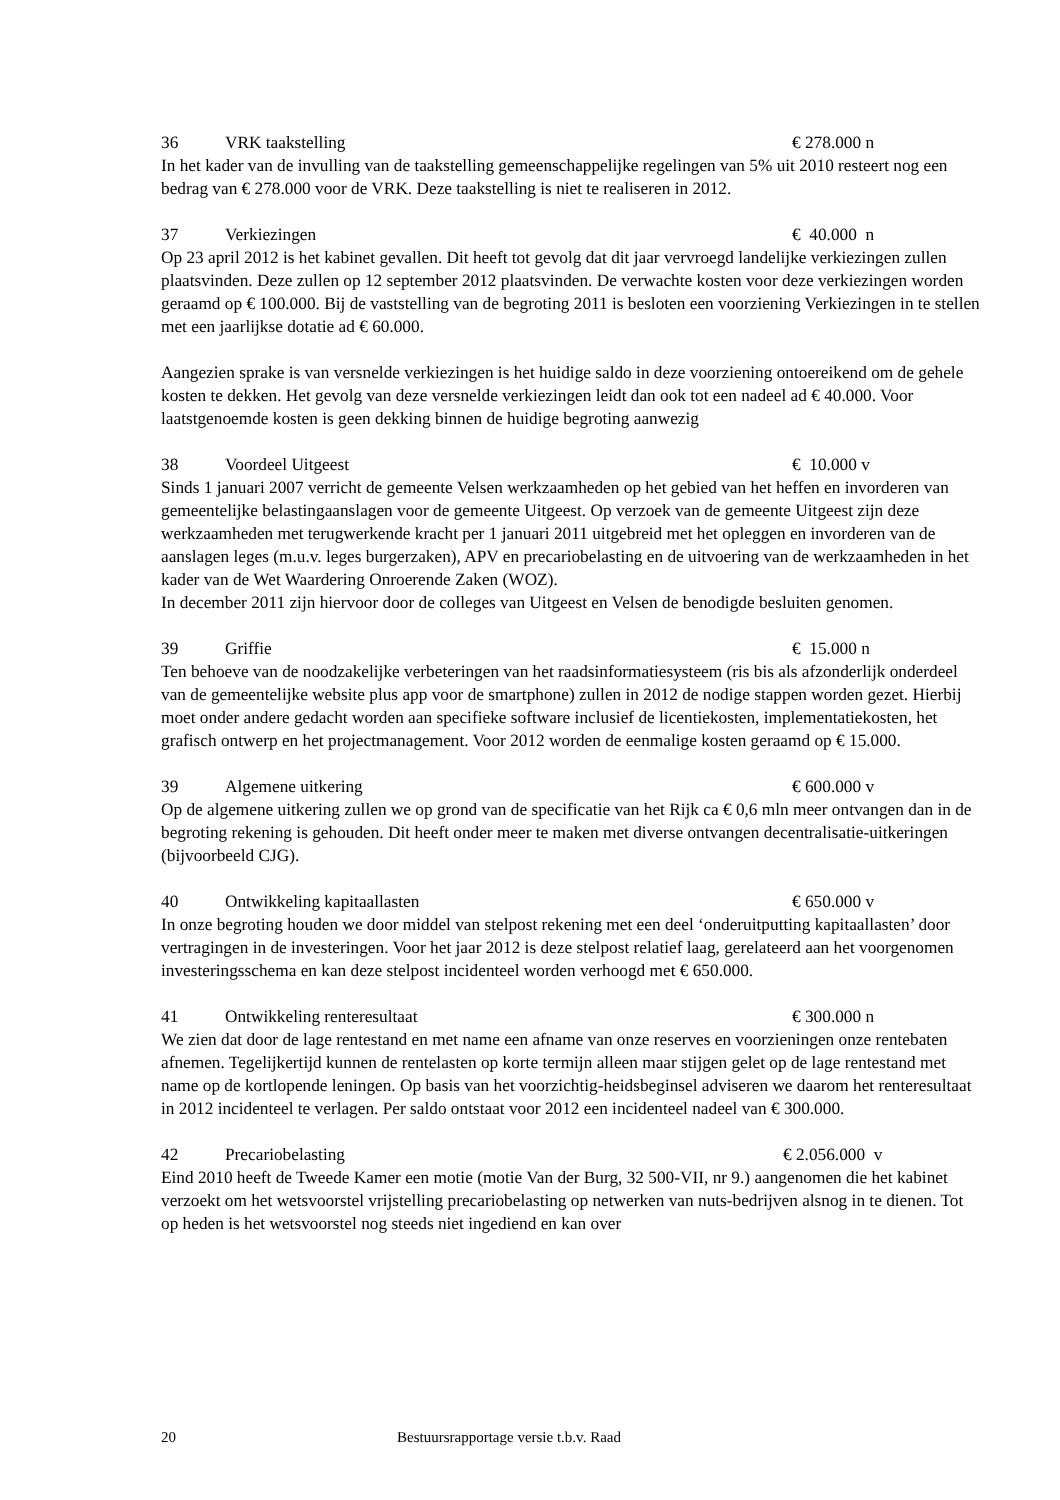36 VRK taakstelling € 278.000 n
In het kader van de invulling van de taakstelling gemeenschappelijke regelingen van 5% uit 2010 resteert nog een bedrag van € 278.000 voor de VRK. Deze taakstelling is niet te realiseren in 2012.
37 Verkiezingen € 40.000 n
Op 23 april 2012 is het kabinet gevallen. Dit heeft tot gevolg dat dit jaar vervroegd landelijke verkiezingen zullen plaatsvinden. Deze zullen op 12 september 2012 plaatsvinden. De verwachte kosten voor deze verkiezingen worden geraamd op € 100.000. Bij de vaststelling van de begroting 2011 is besloten een voorziening Verkiezingen in te stellen met een jaarlijkse dotatie ad € 60.000.
Aangezien sprake is van versnelde verkiezingen is het huidige saldo in deze voorziening ontoereikend om de gehele kosten te dekken. Het gevolg van deze versnelde verkiezingen leidt dan ook tot een nadeel ad € 40.000. Voor laatstgenoemde kosten is geen dekking binnen de huidige begroting aanwezig
38 Voordeel Uitgeest € 10.000 v
Sinds 1 januari 2007 verricht de gemeente Velsen werkzaamheden op het gebied van het heffen en invorderen van gemeentelijke belastingaanslagen voor de gemeente Uitgeest. Op verzoek van de gemeente Uitgeest zijn deze werkzaamheden met terugwerkende kracht per 1 januari 2011 uitgebreid met het opleggen en invorderen van de aanslagen leges (m.u.v. leges burgerzaken), APV en precariobelasting en de uitvoering van de werkzaamheden in het kader van de Wet Waardering Onroerende Zaken (WOZ).
In december 2011 zijn hiervoor door de colleges van Uitgeest en Velsen de benodigde besluiten genomen.
39 Griffie € 15.000 n
Ten behoeve van de noodzakelijke verbeteringen van het raadsinformatiesysteem (ris bis als afzonderlijk onderdeel van de gemeentelijke website plus app voor de smartphone) zullen in 2012 de nodige stappen worden gezet. Hierbij moet onder andere gedacht worden aan specifieke software inclusief de licentiekosten, implementatiekosten, het grafisch ontwerp en het projectmanagement. Voor 2012 worden de eenmalige kosten geraamd op € 15.000.
39 Algemene uitkering € 600.000 v
Op de algemene uitkering zullen we op grond van de specificatie van het Rijk ca € 0,6 mln meer ontvangen dan in de begroting rekening is gehouden. Dit heeft onder meer te maken met diverse ontvangen decentralisatie-uitkeringen (bijvoorbeeld CJG).
40 Ontwikkeling kapitaallasten € 650.000 v
In onze begroting houden we door middel van stelpost rekening met een deel ‘onderuitputting kapitaallasten’ door vertragingen in de investeringen. Voor het jaar 2012 is deze stelpost relatief laag, gerelateerd aan het voorgenomen investeringsschema en kan deze stelpost incidenteel worden verhoogd met € 650.000.
41 Ontwikkeling renteresultaat € 300.000 n
We zien dat door de lage rentestand en met name een afname van onze reserves en voorzieningen onze rentebaten afnemen. Tegelijkertijd kunnen de rentelasten op korte termijn alleen maar stijgen gelet op de lage rentestand met name op de kortlopende leningen. Op basis van het voorzichtig-heidsbeginsel adviseren we daarom het renteresultaat in 2012 incidenteel te verlagen. Per saldo ontstaat voor 2012 een incidenteel nadeel van € 300.000.
42 Precariobelasting € 2.056.000 v
Eind 2010 heeft de Tweede Kamer een motie (motie Van der Burg, 32 500-VII, nr 9.) aangenomen die het kabinet verzoekt om het wetsvoorstel vrijstelling precariobelasting op netwerken van nuts-bedrijven alsnog in te dienen. Tot op heden is het wetsvoorstel nog steeds niet ingediend en kan over
20 Bestuursrapportage versie t.b.v. Raad